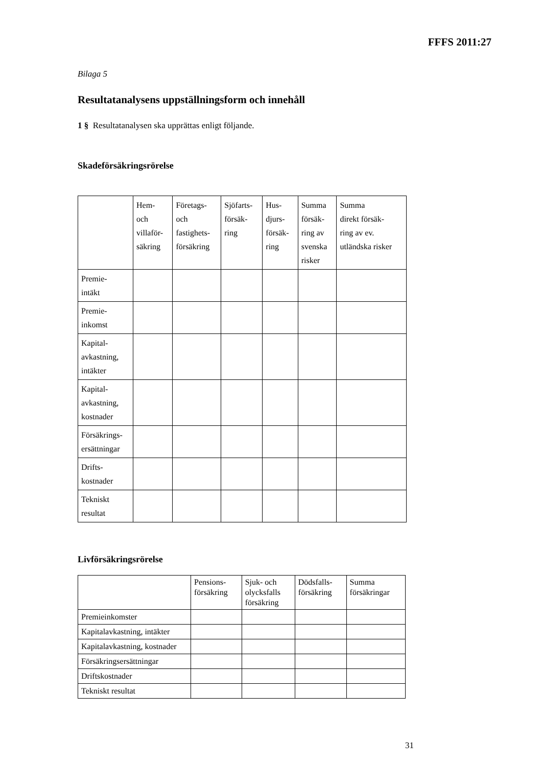FFFS 2011:27
Bilaga 5
Resultatanalysens uppställningsform och innehåll
1 § Resultatanalysen ska upprättas enligt följande.
Skadeförsäkringsrörelse
| | Hem- och villaför- säkring | Företags- och fastighets- försäkring | Sjöfarts- försäk- ring | Hus- djurs- försäk- ring | Summa försäk- ring av svenska risker | Summa direkt försäk- ring av ev. utländska risker |
| --- | --- | --- | --- | --- | --- | --- |
| Premie- intäkt | | | | | | |
| Premie- inkomst | | | | | | |
| Kapital- avkastning, intäkter | | | | | | |
| Kapital- avkastning, kostnader | | | | | | |
| Försäkrings- ersättningar | | | | | | |
| Drifts- kostnader | | | | | | |
| Tekniskt resultat | | | | | | |
Livförsäkringsrörelse
| | Pensions- försäkring | Sjuk- och olycksfalls försäkring | Dödsfalls- försäkring | Summa försäkringar |
| --- | --- | --- | --- | --- |
| Premieinkomster | | | | |
| Kapitalavkastning, intäkter | | | | |
| Kapitalavkastning, kostnader | | | | |
| Försäkringsersättningar | | | | |
| Driftskostnader | | | | |
| Tekniskt resultat | | | | |
31